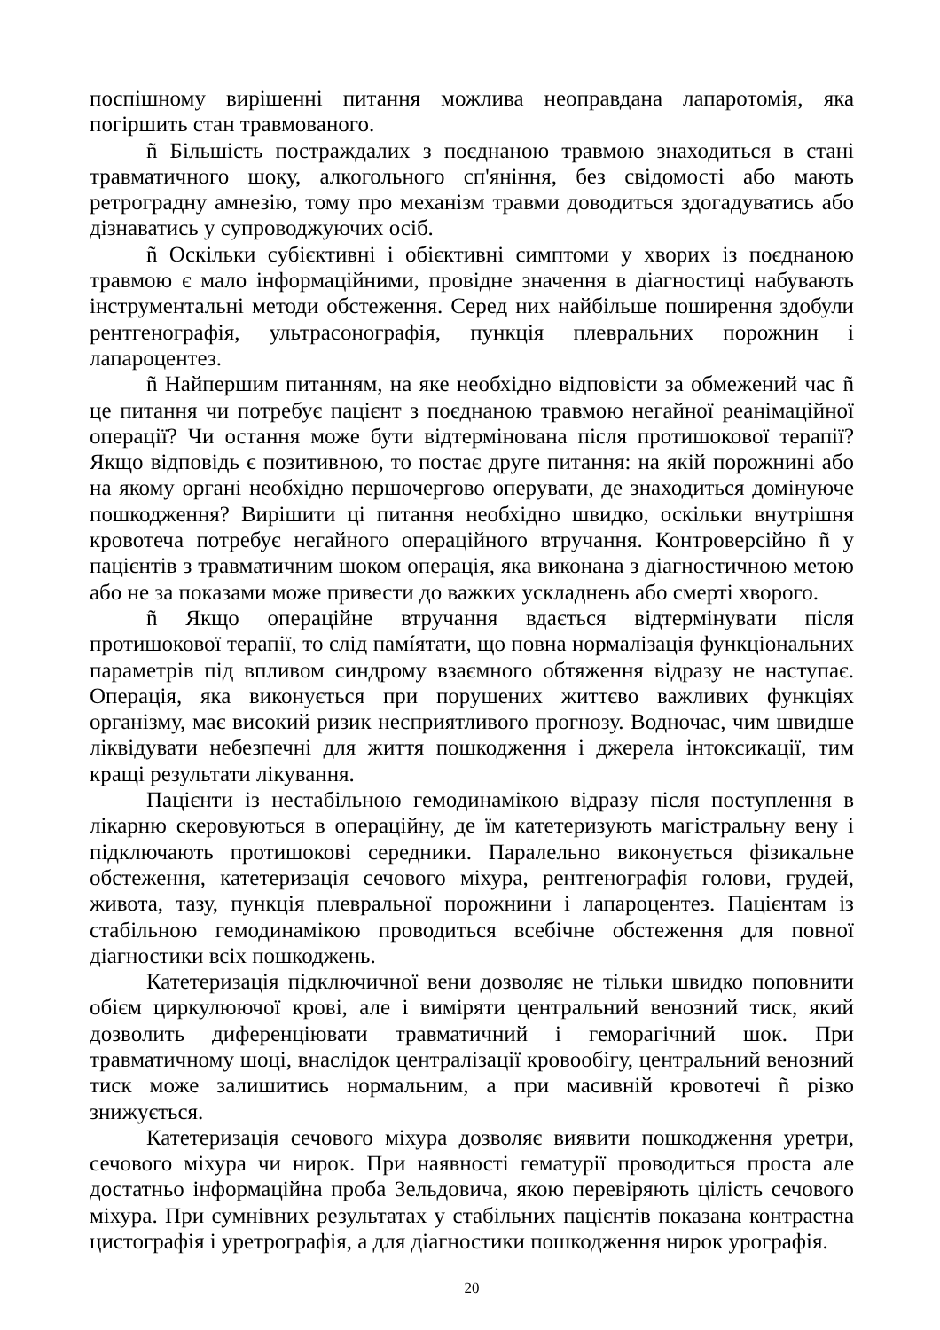поспішному вирішенні питання можлива неоправдана лапаротомія, яка погіршить стан травмованого.
ñ Більшість постраждалих з поєднаною травмою знаходиться в стані травматичного шоку, алкогольного сп'яніння, без свідомості або мають ретроградну амнезію, тому про механізм травми доводиться здогадуватись або дізнаватись у супроводжуючих осіб.
ñ Оскільки субієктивні і обієктивні симптоми у хворих із поєднаною травмою є мало інформаційними, провідне значення в діагностиці набувають інструментальні методи обстеження. Серед них найбільше поширення здобули рентгенографія, ультрасонографія, пункція плевральних порожнин і лапароцентез.
ñ Найпершим питанням, на яке необхідно відповісти за обмежений час ñ це питання чи потребує пацієнт з поєднаною травмою негайної реанімаційної операції? Чи остання може бути відтермінована після протишокової терапії? Якщо відповідь є позитивною, то постає друге питання: на якій порожнині або на якому органі необхідно першочергово оперувати, де знаходиться домінуюче пошкодження? Вирішити ці питання необхідно швидко, оскільки внутрішня кровотеча потребує негайного операційного втручання. Контроверсійно ñ у пацієнтів з травматичним шоком операція, яка виконана з діагностичною метою або не за показами може привести до важких ускладнень або смерті хворого.
ñ Якщо операційне втручання вдається відтермінувати після протишокової терапії, то слід памíятати, що повна нормалізація функціональних параметрів під впливом синдрому взаємного обтяження відразу не наступає. Операція, яка виконується при порушених життєво важливих функціях організму, має високий ризик несприятливого прогнозу. Водночас, чим швидше ліквідувати небезпечні для життя пошкодження і джерела інтоксикації, тим кращі результати лікування.
Пацієнти із нестабільною гемодинамікою відразу після поступлення в лікарню скеровуються в операційну, де їм катетеризують магістральну вену і підключають протишокові середники. Паралельно виконується фізикальне обстеження, катетеризація сечового міхура, рентгенографія голови, грудей, живота, тазу, пункція плевральної порожнини і лапароцентез. Пацієнтам із стабільною гемодинамікою проводиться всебічне обстеження для повної діагностики всіх пошкоджень.
Катетеризація підключичної вени дозволяє не тільки швидко поповнити обієм циркулюючої крові, але і виміряти центральний венозний тиск, який дозволить диференціювати травматичний і геморагічний шок. При травматичному шоці, внаслідок централізації кровообігу, центральний венозний тиск може залишитись нормальним, а при масивній кровотечі ñ різко знижується.
Катетеризація сечового міхура дозволяє виявити пошкодження уретри, сечового міхура чи нирок. При наявності гематурії проводиться проста але достатньо інформаційна проба Зельдовича, якою перевіряють цілість сечового міхура. При сумнівних результатах у стабільних пацієнтів показана контрастна цистографія і уретрографія, а для діагностики пошкодження нирок урографія.
20